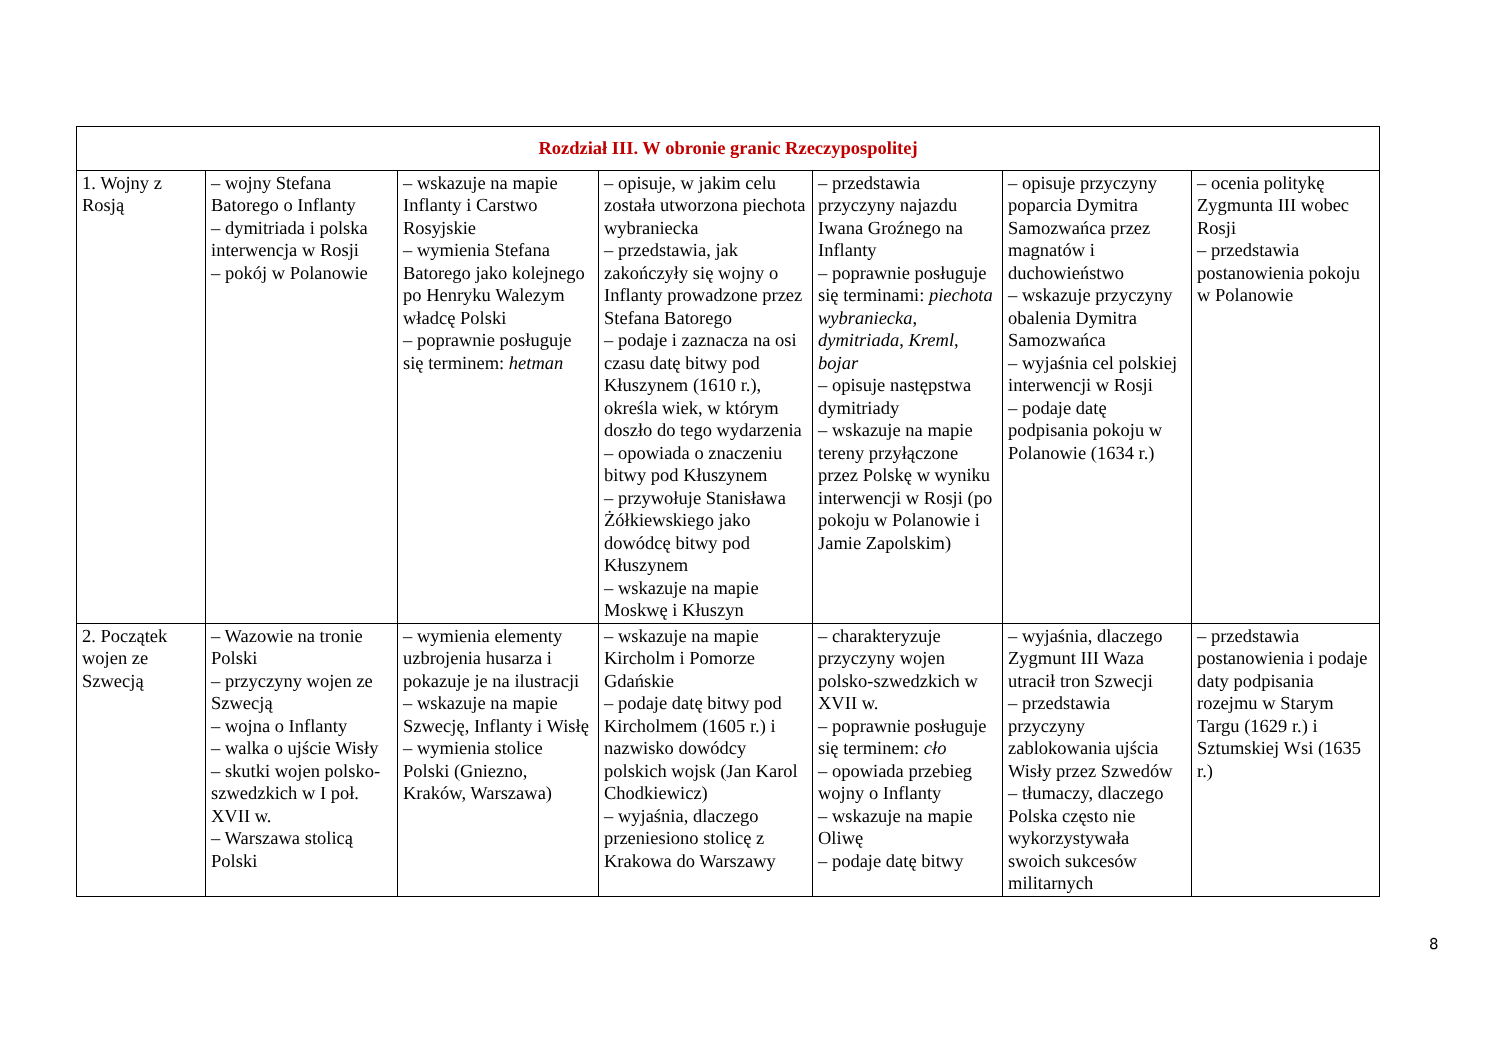| Rozdział III. W obronie granic Rzeczypospolitej | | | | | | |
| --- | --- | --- | --- | --- | --- | --- |
| 1. Wojny z Rosją | – wojny Stefana Batorego o Inflanty – dymitriada i polska interwencja w Rosji – pokój w Polanowie | – wskazuje na mapie Inflanty i Carstwo Rosyjskie – wymienia Stefana Batorego jako kolejnego po Henryku Walezym władcę Polski – poprawnie posługuje się terminem: hetman | – opisuje, w jakim celu została utworzona piechota wybraniecka – przedstawia, jak zakończyły się wojny o Inflanty prowadzone przez Stefana Batorego – podaje i zaznacza na osi czasu datę bitwy pod Kłuszynem (1610 r.), określa wiek, w którym doszło do tego wydarzenia – opowiada o znaczeniu bitwy pod Kłuszynem – przywołuje Stanisława Żółkiewskiego jako dowódcę bitwy pod Kłuszynem – wskazuje na mapie Moskwę i Kłuszyn | – przedstawia przyczyny najazdu Iwana Groźnego na Inflanty – poprawnie posługuje się terminami: piechota wybraniecka , dymitriada , Kreml , bojar – opisuje następstwa dymitriady – wskazuje na mapie tereny przyłączone przez Polskę w wyniku interwencji w Rosji (po pokoju w Polanowie i Jamie Zapolskim) | – opisuje przyczyny poparcia Dymitra Samozwańca przez magnatów i duchowieństwo – wskazuje przyczyny obalenia Dymitra Samozwańca – wyjaśnia cel polskiej interwencji w Rosji – podaje datę podpisania pokoju w Polanowie (1634 r.) | – ocenia politykę Zygmunta III wobec Rosji – przedstawia postanowienia pokoju w Polanowie |
| 2. Początek wojen ze Szwecją | – Wazowie na tronie Polski – przyczyny wojen ze Szwecją – wojna o Inflanty – walka o ujście Wisły – skutki wojen polsko-szwedzkich w I poł. XVII w. – Warszawa stolicą Polski | – wymienia elementy uzbrojenia husarza i pokazuje je na ilustracji – wskazuje na mapie Szwecję, Inflanty i Wisłę – wymienia stolice Polski (Gniezno, Kraków, Warszawa) | – wskazuje na mapie Kircholm i Pomorze Gdańskie – podaje datę bitwy pod Kircholmem (1605 r.) i nazwisko dowódcy polskich wojsk (Jan Karol Chodkiewicz) – wyjaśnia, dlaczego przeniesiono stolicę z Krakowa do Warszawy | – charakteryzuje przyczyny wojen polsko-szwedzkich w XVII w. – poprawnie posługuje się terminem: cło – opowiada przebieg wojny o Inflanty – wskazuje na mapie Oliwę – podaje datę bitwy | – wyjaśnia, dlaczego Zygmunt III Waza utracił tron Szwecji – przedstawia przyczyny zablokowania ujścia Wisły przez Szwedów – tłumaczy, dlaczego Polska często nie wykorzystywała swoich sukcesów militarnych | – przedstawia postanowienia i podaje daty podpisania rozejmu w Starym Targu (1629 r.) i Sztumskiej Wsi (1635 r.) |
8